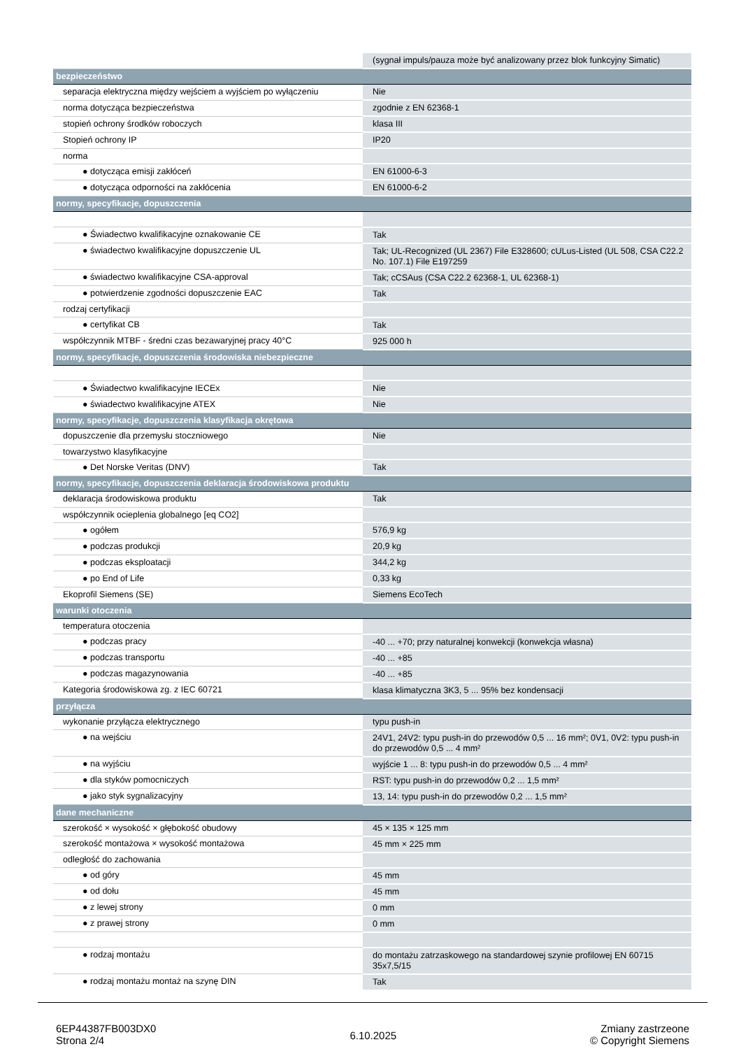| | (sygnał impuls/pauza może być analizowany przez blok funkcyjny Simatic) |
| bezpieczeństwo | |
| separacja elektryczna między wejściem a wyjściem po wyłączeniu | Nie |
| norma dotycząca bezpieczeństwa | zgodnie z EN 62368-1 |
| stopień ochrony środków roboczych | klasa III |
| Stopień ochrony IP | IP20 |
| norma | |
| ● dotycząca emisji zakłóceń | EN 61000-6-3 |
| ● dotycząca odporności na zakłócenia | EN 61000-6-2 |
| normy, specyfikacje, dopuszczenia | |
| ● Świadectwo kwalifikacyjne oznakowanie CE | Tak |
| ● świadectwo kwalifikacyjne dopuszczenie UL | Tak; UL-Recognized (UL 2367) File E328600; cULus-Listed (UL 508, CSA C22.2 No. 107.1) File E197259 |
| ● świadectwo kwalifikacyjne CSA-approval | Tak; cCSAus (CSA C22.2 62368-1, UL 62368-1) |
| ● potwierdzenie zgodności dopuszczenie EAC | Tak |
| rodzaj certyfikacji | |
| ● certyfikat CB | Tak |
| współczynnik MTBF - średni czas bezawaryjnej pracy 40°C | 925 000 h |
| normy, specyfikacje, dopuszczenia środowiska niebezpieczne | |
| ● Świadectwo kwalifikacyjne IECEx | Nie |
| ● świadectwo kwalifikacyjne ATEX | Nie |
| normy, specyfikacje, dopuszczenia klasyfikacja okrętowa | |
| dopuszczenie dla przemysłu stoczniowego | Nie |
| towarzystwo klasyfikacyjne | |
| ● Det Norske Veritas (DNV) | Tak |
| normy, specyfikacje, dopuszczenia deklaracja środowiskowa produktu | |
| deklaracja środowiskowa produktu | Tak |
| współczynnik ocieplenia globalnego [eq CO2] | |
| ● ogółem | 576,9 kg |
| ● podczas produkcji | 20,9 kg |
| ● podczas eksploatacji | 344,2 kg |
| ● po End of Life | 0,33 kg |
| Ekoprofil Siemens (SE) | Siemens EcoTech |
| warunki otoczenia | |
| temperatura otoczenia | |
| ● podczas pracy | -40 ... +70; przy naturalnej konwekcji (konwekcja własna) |
| ● podczas transportu | -40 ... +85 |
| ● podczas magazynowania | -40 ... +85 |
| Kategoria środowiskowa zg. z IEC 60721 | klasa klimatyczna 3K3, 5 ... 95% bez kondensacji |
| przyłącza | |
| wykonanie przyłącza elektrycznego | typu push-in |
| ● na wejściu | 24V1, 24V2: typu push-in do przewodów 0,5 ... 16 mm²; 0V1, 0V2: typu push-in do przewodów 0,5 ... 4 mm² |
| ● na wyjściu | wyjście 1 ... 8: typu push-in do przewodów 0,5 ... 4 mm² |
| ● dla styków pomocniczych | RST: typu push-in do przewodów 0,2 ... 1,5 mm² |
| ● jako styk sygnalizacyjny | 13, 14: typu push-in do przewodów 0,2 ... 1,5 mm² |
| dane mechaniczne | |
| szerokość × wysokość × głębokość obudowy | 45 × 135 × 125 mm |
| szerokość montażowa × wysokość montażowa | 45 mm × 225 mm |
| odległość do zachowania | |
| ● od góry | 45 mm |
| ● od dołu | 45 mm |
| ● z lewej strony | 0 mm |
| ● z prawej strony | 0 mm |
| ● rodzaj montażu | do montażu zatrzaskowego na standardowej szynie profilowej EN 60715 35x7,5/15 |
| ● rodzaj montażu montaż na szynę DIN | Tak |
6EP44387FB003DX0
Strona 2/4
6.10.2025
Zmiany zastrzeone
© Copyright Siemens